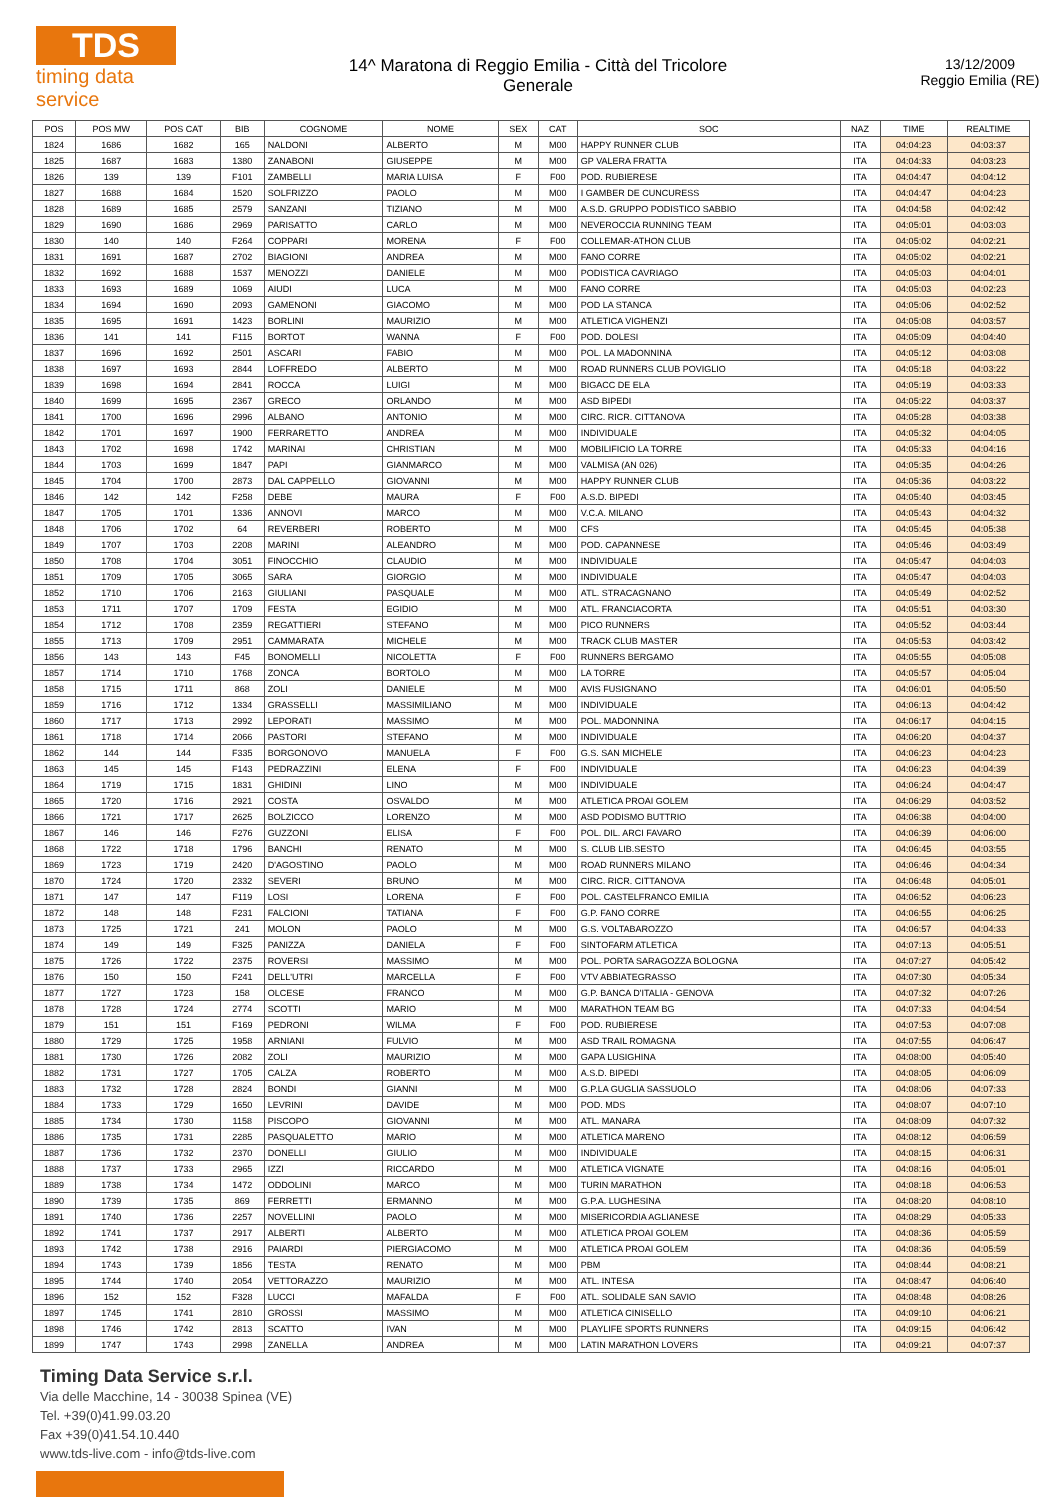TDS
timing data service
14^ Maratona di Reggio Emilia - Città del Tricolore
Generale
13/12/2009
Reggio Emilia (RE)
| POS | POS MW | POS CAT | BIB | COGNOME | NOME | SEX | CAT | SOC | NAZ | TIME | REALTIME |
| --- | --- | --- | --- | --- | --- | --- | --- | --- | --- | --- | --- |
| 1824 | 1686 | 1682 | 165 | NALDONI | ALBERTO | M | M00 | HAPPY RUNNER CLUB | ITA | 04:04:23 | 04:03:37 |
| 1825 | 1687 | 1683 | 1380 | ZANABONI | GIUSEPPE | M | M00 | GP VALERA FRATTA | ITA | 04:04:33 | 04:03:23 |
| 1826 | 139 | 139 | F101 | ZAMBELLI | MARIA LUISA | F | F00 | POD. RUBIERESE | ITA | 04:04:47 | 04:04:12 |
| 1827 | 1688 | 1684 | 1520 | SOLFRIZZO | PAOLO | M | M00 | I GAMBER DE CUNCURESS | ITA | 04:04:47 | 04:04:23 |
| 1828 | 1689 | 1685 | 2579 | SANZANI | TIZIANO | M | M00 | A.S.D. GRUPPO PODISTICO SABBIO | ITA | 04:04:58 | 04:02:42 |
| 1829 | 1690 | 1686 | 2969 | PARISATTO | CARLO | M | M00 | NEVEROCCIA RUNNING TEAM | ITA | 04:05:01 | 04:03:03 |
| 1830 | 140 | 140 | F264 | COPPARI | MORENA | F | F00 | COLLEMAR-ATHON CLUB | ITA | 04:05:02 | 04:02:21 |
| 1831 | 1691 | 1687 | 2702 | BIAGIONI | ANDREA | M | M00 | FANO CORRE | ITA | 04:05:02 | 04:02:21 |
| 1832 | 1692 | 1688 | 1537 | MENOZZI | DANIELE | M | M00 | PODISTICA CAVRIAGO | ITA | 04:05:03 | 04:04:01 |
| 1833 | 1693 | 1689 | 1069 | AIUDI | LUCA | M | M00 | FANO CORRE | ITA | 04:05:03 | 04:02:23 |
| 1834 | 1694 | 1690 | 2093 | GAMENONI | GIACOMO | M | M00 | POD LA STANCA | ITA | 04:05:06 | 04:02:52 |
| 1835 | 1695 | 1691 | 1423 | BORLINI | MAURIZIO | M | M00 | ATLETICA VIGHENZI | ITA | 04:05:08 | 04:03:57 |
| 1836 | 141 | 141 | F115 | BORTOT | WANNA | F | F00 | POD. DOLESI | ITA | 04:05:09 | 04:04:40 |
| 1837 | 1696 | 1692 | 2501 | ASCARI | FABIO | M | M00 | POL. LA MADONNINA | ITA | 04:05:12 | 04:03:08 |
| 1838 | 1697 | 1693 | 2844 | LOFFREDO | ALBERTO | M | M00 | ROAD RUNNERS CLUB POVIGLIO | ITA | 04:05:18 | 04:03:22 |
| 1839 | 1698 | 1694 | 2841 | ROCCA | LUIGI | M | M00 | BIGACC DE ELA | ITA | 04:05:19 | 04:03:33 |
| 1840 | 1699 | 1695 | 2367 | GRECO | ORLANDO | M | M00 | ASD BIPEDI | ITA | 04:05:22 | 04:03:37 |
| 1841 | 1700 | 1696 | 2996 | ALBANO | ANTONIO | M | M00 | CIRC. RICR. CITTANOVA | ITA | 04:05:28 | 04:03:38 |
| 1842 | 1701 | 1697 | 1900 | FERRARETTO | ANDREA | M | M00 | INDIVIDUALE | ITA | 04:05:32 | 04:04:05 |
| 1843 | 1702 | 1698 | 1742 | MARINAI | CHRISTIAN | M | M00 | MOBILIFICIO LA TORRE | ITA | 04:05:33 | 04:04:16 |
| 1844 | 1703 | 1699 | 1847 | PAPI | GIANMARCO | M | M00 | VALMISA (AN 026) | ITA | 04:05:35 | 04:04:26 |
| 1845 | 1704 | 1700 | 2873 | DAL CAPPELLO | GIOVANNI | M | M00 | HAPPY RUNNER CLUB | ITA | 04:05:36 | 04:03:22 |
| 1846 | 142 | 142 | F258 | DEBE | MAURA | F | F00 | A.S.D. BIPEDI | ITA | 04:05:40 | 04:03:45 |
| 1847 | 1705 | 1701 | 1336 | ANNOVI | MARCO | M | M00 | V.C.A. MILANO | ITA | 04:05:43 | 04:04:32 |
| 1848 | 1706 | 1702 | 64 | REVERBERI | ROBERTO | M | M00 | CFS | ITA | 04:05:45 | 04:05:38 |
| 1849 | 1707 | 1703 | 2208 | MARINI | ALEANDRO | M | M00 | POD. CAPANNESE | ITA | 04:05:46 | 04:03:49 |
| 1850 | 1708 | 1704 | 3051 | FINOCCHIO | CLAUDIO | M | M00 | INDIVIDUALE | ITA | 04:05:47 | 04:04:03 |
| 1851 | 1709 | 1705 | 3065 | SARA | GIORGIO | M | M00 | INDIVIDUALE | ITA | 04:05:47 | 04:04:03 |
| 1852 | 1710 | 1706 | 2163 | GIULIANI | PASQUALE | M | M00 | ATL. STRACAGNANO | ITA | 04:05:49 | 04:02:52 |
| 1853 | 1711 | 1707 | 1709 | FESTA | EGIDIO | M | M00 | ATL. FRANCIACORTA | ITA | 04:05:51 | 04:03:30 |
| 1854 | 1712 | 1708 | 2359 | REGATTIERI | STEFANO | M | M00 | PICO RUNNERS | ITA | 04:05:52 | 04:03:44 |
| 1855 | 1713 | 1709 | 2951 | CAMMARATA | MICHELE | M | M00 | TRACK CLUB MASTER | ITA | 04:05:53 | 04:03:42 |
| 1856 | 143 | 143 | F45 | BONOMELLI | NICOLETTA | F | F00 | RUNNERS BERGAMO | ITA | 04:05:55 | 04:05:08 |
| 1857 | 1714 | 1710 | 1768 | ZONCA | BORTOLO | M | M00 | LA TORRE | ITA | 04:05:57 | 04:05:04 |
| 1858 | 1715 | 1711 | 868 | ZOLI | DANIELE | M | M00 | AVIS FUSIGNANO | ITA | 04:06:01 | 04:05:50 |
| 1859 | 1716 | 1712 | 1334 | GRASSELLI | MASSIMILIANO | M | M00 | INDIVIDUALE | ITA | 04:06:13 | 04:04:42 |
| 1860 | 1717 | 1713 | 2992 | LEPORATI | MASSIMO | M | M00 | POL. MADONNINA | ITA | 04:06:17 | 04:04:15 |
| 1861 | 1718 | 1714 | 2066 | PASTORI | STEFANO | M | M00 | INDIVIDUALE | ITA | 04:06:20 | 04:04:37 |
| 1862 | 144 | 144 | F335 | BORGONOVO | MANUELA | F | F00 | G.S. SAN MICHELE | ITA | 04:06:23 | 04:04:23 |
| 1863 | 145 | 145 | F143 | PEDRAZZINI | ELENA | F | F00 | INDIVIDUALE | ITA | 04:06:23 | 04:04:39 |
| 1864 | 1719 | 1715 | 1831 | GHIDINI | LINO | M | M00 | INDIVIDUALE | ITA | 04:06:24 | 04:04:47 |
| 1865 | 1720 | 1716 | 2921 | COSTA | OSVALDO | M | M00 | ATLETICA PROAI GOLEM | ITA | 04:06:29 | 04:03:52 |
| 1866 | 1721 | 1717 | 2625 | BOLZICCO | LORENZO | M | M00 | ASD PODISMO BUTTRIO | ITA | 04:06:38 | 04:04:00 |
| 1867 | 146 | 146 | F276 | GUZZONI | ELISA | F | F00 | POL. DIL. ARCI FAVARO | ITA | 04:06:39 | 04:06:00 |
| 1868 | 1722 | 1718 | 1796 | BANCHI | RENATO | M | M00 | S. CLUB LIB.SESTO | ITA | 04:06:45 | 04:03:55 |
| 1869 | 1723 | 1719 | 2420 | D'AGOSTINO | PAOLO | M | M00 | ROAD RUNNERS MILANO | ITA | 04:06:46 | 04:04:34 |
| 1870 | 1724 | 1720 | 2332 | SEVERI | BRUNO | M | M00 | CIRC. RICR. CITTANOVA | ITA | 04:06:48 | 04:05:01 |
| 1871 | 147 | 147 | F119 | LOSI | LORENA | F | F00 | POL. CASTELFRANCO EMILIA | ITA | 04:06:52 | 04:06:23 |
| 1872 | 148 | 148 | F231 | FALCIONI | TATIANA | F | F00 | G.P. FANO CORRE | ITA | 04:06:55 | 04:06:25 |
| 1873 | 1725 | 1721 | 241 | MOLON | PAOLO | M | M00 | G.S. VOLTABAROZZO | ITA | 04:06:57 | 04:04:33 |
| 1874 | 149 | 149 | F325 | PANIZZA | DANIELA | F | F00 | SINTOFARM ATLETICA | ITA | 04:07:13 | 04:05:51 |
| 1875 | 1726 | 1722 | 2375 | ROVERSI | MASSIMO | M | M00 | POL. PORTA SARAGOZZA BOLOGNA | ITA | 04:07:27 | 04:05:42 |
| 1876 | 150 | 150 | F241 | DELL'UTRI | MARCELLA | F | F00 | VTV ABBIATEGRASSO | ITA | 04:07:30 | 04:05:34 |
| 1877 | 1727 | 1723 | 158 | OLCESE | FRANCO | M | M00 | G.P. BANCA D'ITALIA - GENOVA | ITA | 04:07:32 | 04:07:26 |
| 1878 | 1728 | 1724 | 2774 | SCOTTI | MARIO | M | M00 | MARATHON TEAM BG | ITA | 04:07:33 | 04:04:54 |
| 1879 | 151 | 151 | F169 | PEDRONI | WILMA | F | F00 | POD. RUBIERESE | ITA | 04:07:53 | 04:07:08 |
| 1880 | 1729 | 1725 | 1958 | ARNIANI | FULVIO | M | M00 | ASD TRAIL ROMAGNA | ITA | 04:07:55 | 04:06:47 |
| 1881 | 1730 | 1726 | 2082 | ZOLI | MAURIZIO | M | M00 | GAPA LUSIGHINA | ITA | 04:08:00 | 04:05:40 |
| 1882 | 1731 | 1727 | 1705 | CALZA | ROBERTO | M | M00 | A.S.D. BIPEDI | ITA | 04:08:05 | 04:06:09 |
| 1883 | 1732 | 1728 | 2824 | BONDI | GIANNI | M | M00 | G.P.LA GUGLIA SASSUOLO | ITA | 04:08:06 | 04:07:33 |
| 1884 | 1733 | 1729 | 1650 | LEVRINI | DAVIDE | M | M00 | POD. MDS | ITA | 04:08:07 | 04:07:10 |
| 1885 | 1734 | 1730 | 1158 | PISCOPO | GIOVANNI | M | M00 | ATL. MANARA | ITA | 04:08:09 | 04:07:32 |
| 1886 | 1735 | 1731 | 2285 | PASQUALETTO | MARIO | M | M00 | ATLETICA MARENO | ITA | 04:08:12 | 04:06:59 |
| 1887 | 1736 | 1732 | 2370 | DONELLI | GIULIO | M | M00 | INDIVIDUALE | ITA | 04:08:15 | 04:06:31 |
| 1888 | 1737 | 1733 | 2965 | IZZI | RICCARDO | M | M00 | ATLETICA VIGNATE | ITA | 04:08:16 | 04:05:01 |
| 1889 | 1738 | 1734 | 1472 | ODDOLINI | MARCO | M | M00 | TURIN MARATHON | ITA | 04:08:18 | 04:06:53 |
| 1890 | 1739 | 1735 | 869 | FERRETTI | ERMANNO | M | M00 | G.P.A. LUGHESINA | ITA | 04:08:20 | 04:08:10 |
| 1891 | 1740 | 1736 | 2257 | NOVELLINI | PAOLO | M | M00 | MISERICORDIA AGLIANESE | ITA | 04:08:29 | 04:05:33 |
| 1892 | 1741 | 1737 | 2917 | ALBERTI | ALBERTO | M | M00 | ATLETICA PROAI GOLEM | ITA | 04:08:36 | 04:05:59 |
| 1893 | 1742 | 1738 | 2916 | PAIARDI | PIERGIACOMO | M | M00 | ATLETICA PROAI GOLEM | ITA | 04:08:36 | 04:05:59 |
| 1894 | 1743 | 1739 | 1856 | TESTA | RENATO | M | M00 | PBM | ITA | 04:08:44 | 04:08:21 |
| 1895 | 1744 | 1740 | 2054 | VETTORAZZO | MAURIZIO | M | M00 | ATL. INTESA | ITA | 04:08:47 | 04:06:40 |
| 1896 | 152 | 152 | F328 | LUCCI | MAFALDA | F | F00 | ATL. SOLIDALE SAN SAVIO | ITA | 04:08:48 | 04:08:26 |
| 1897 | 1745 | 1741 | 2810 | GROSSI | MASSIMO | M | M00 | ATLETICA CINISELLO | ITA | 04:09:10 | 04:06:21 |
| 1898 | 1746 | 1742 | 2813 | SCATTO | IVAN | M | M00 | PLAYLIFE SPORTS RUNNERS | ITA | 04:09:15 | 04:06:42 |
| 1899 | 1747 | 1743 | 2998 | ZANELLA | ANDREA | M | M00 | LATIN MARATHON LOVERS | ITA | 04:09:21 | 04:07:37 |
Timing Data Service s.r.l.
Via delle Macchine, 14 - 30038 Spinea (VE)
Tel. +39(0)41.99.03.20
Fax +39(0)41.54.10.440
www.tds-live.com - info@tds-live.com